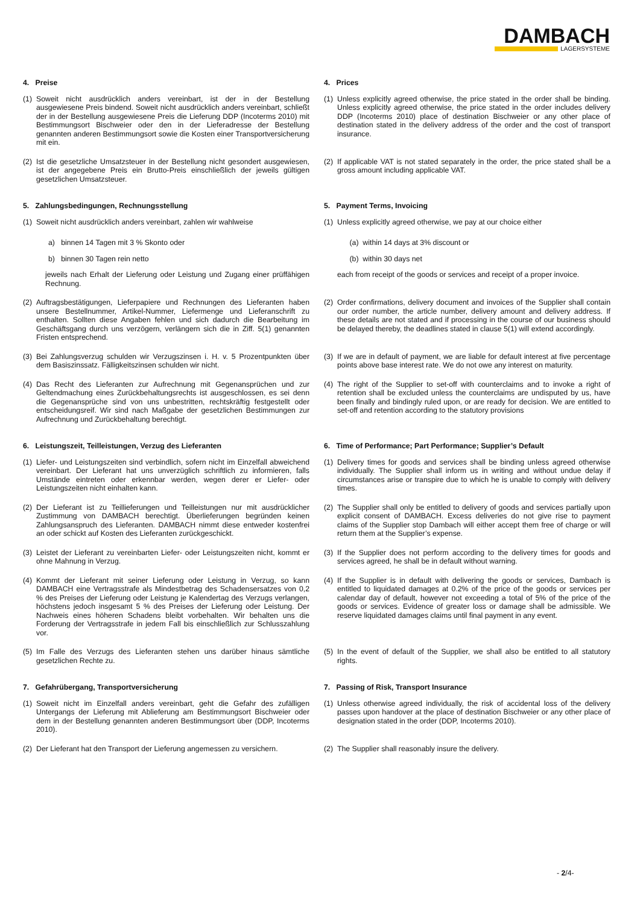DAMBACH
LAGERSYSTEME
4. Preise 4. Prices
(1) Soweit nicht ausdrücklich anders vereinbart, ist der in der Bestellung ausgewiesene Preis bindend. Soweit nicht ausdrücklich anders vereinbart, schließt der in der Bestellung ausgewiesene Preis die Lieferung DDP (Incoterms 2010) mit Bestimmungsort Bischweier oder den in der Lieferadresse der Bestellung genannten anderen Bestimmungsort sowie die Kosten einer Transportversicherung mit ein.
(1) Unless explicitly agreed otherwise, the price stated in the order shall be binding. Unless explicitly agreed otherwise, the price stated in the order includes delivery DDP (Incoterms 2010) place of destination Bischweier or any other place of destination stated in the delivery address of the order and the cost of transport insurance.
(2) Ist die gesetzliche Umsatzsteuer in der Bestellung nicht gesondert ausgewiesen, ist der angegebene Preis ein Brutto-Preis einschließlich der jeweils gültigen gesetzlichen Umsatzsteuer.
(2) If applicable VAT is not stated separately in the order, the price stated shall be a gross amount including applicable VAT.
5. Zahlungsbedingungen, Rechnungsstellung 5. Payment Terms, Invoicing
(1) Soweit nicht ausdrücklich anders vereinbart, zahlen wir wahlweise
(1) Unless explicitly agreed otherwise, we pay at our choice either
a) binnen 14 Tagen mit 3 % Skonto oder (a) within 14 days at 3% discount or
b) binnen 30 Tagen rein netto (b) within 30 days net
jeweils nach Erhalt der Lieferung oder Leistung und Zugang einer prüffähigen Rechnung.
each from receipt of the goods or services and receipt of a proper invoice.
(2) Auftragsbestätigungen, Lieferpapiere und Rechnungen des Lieferanten haben unsere Bestellnummer, Artikel-Nummer, Liefermenge und Lieferanschrift zu enthalten. Sollten diese Angaben fehlen und sich dadurch die Bearbeitung im Geschäftsgang durch uns verzögern, verlängern sich die in Ziff. 5(1) genannten Fristen entsprechend.
(2) Order confirmations, delivery document and invoices of the Supplier shall contain our order number, the article number, delivery amount and delivery address. If these details are not stated and if processing in the course of our business should be delayed thereby, the deadlines stated in clause 5(1) will extend accordingly.
(3) Bei Zahlungsverzug schulden wir Verzugszinsen i. H. v. 5 Prozentpunkten über dem Basiszinssatz. Fälligkeitszinsen schulden wir nicht.
(3) If we are in default of payment, we are liable for default interest at five percentage points above base interest rate. We do not owe any interest on maturity.
(4) Das Recht des Lieferanten zur Aufrechnung mit Gegenansprüchen und zur Geltendmachung eines Zurückbehaltungsrechts ist ausgeschlossen, es sei denn die Gegenansprüche sind von uns unbestritten, rechtskräftig festgestellt oder entscheidungsreif. Wir sind nach Maßgabe der gesetzlichen Bestimmungen zur Aufrechnung und Zurückbehaltung berechtigt.
(4) The right of the Supplier to set-off with counterclaims and to invoke a right of retention shall be excluded unless the counterclaims are undisputed by us, have been finally and bindingly ruled upon, or are ready for decision. We are entitled to set-off and retention according to the statutory provisions
6. Leistungszeit, Teilleistungen, Verzug des Lieferanten 6. Time of Performance; Part Performance; Supplier’s Default
(1) Liefer- und Leistungszeiten sind verbindlich, sofern nicht im Einzelfall abweichend vereinbart. Der Lieferant hat uns unverzüglich schriftlich zu informieren, falls Umstände eintreten oder erkennbar werden, wegen derer er Liefer- oder Leistungszeiten nicht einhalten kann.
(1) Delivery times for goods and services shall be binding unless agreed otherwise individually. The Supplier shall inform us in writing and without undue delay if circumstances arise or transpire due to which he is unable to comply with delivery times.
(2) Der Lieferant ist zu Teillieferungen und Teilleistungen nur mit ausdrücklicher Zustimmung von DAMBACH berechtigt. Überlieferungen begründen keinen Zahlungsanspruch des Lieferanten. DAMBACH nimmt diese entweder kostenfrei an oder schickt auf Kosten des Lieferanten zurückgeschickt.
(2) The Supplier shall only be entitled to delivery of goods and services partially upon explicit consent of DAMBACH. Excess deliveries do not give rise to payment claims of the Supplier stop Dambach will either accept them free of charge or will return them at the Supplier’s expense.
(3) Leistet der Lieferant zu vereinbarten Liefer- oder Leistungszeiten nicht, kommt er ohne Mahnung in Verzug.
(3) If the Supplier does not perform according to the delivery times for goods and services agreed, he shall be in default without warning.
(4) Kommt der Lieferant mit seiner Lieferung oder Leistung in Verzug, so kann DAMBACH eine Vertragsstrafe als Mindestbetrag des Schadensersatzes von 0,2 % des Preises der Lieferung oder Leistung je Kalendertag des Verzugs verlangen, höchstens jedoch insgesamt 5 % des Preises der Lieferung oder Leistung. Der Nachweis eines höheren Schadens bleibt vorbehalten. Wir behalten uns die Forderung der Vertragsstrafe in jedem Fall bis einschließlich zur Schlusszahlung vor.
(4) If the Supplier is in default with delivering the goods or services, Dambach is entitled to liquidated damages at 0.2% of the price of the goods or services per calendar day of default, however not exceeding a total of 5% of the price of the goods or services. Evidence of greater loss or damage shall be admissible. We reserve liquidated damages claims until final payment in any event.
(5) Im Falle des Verzugs des Lieferanten stehen uns darüber hinaus sämtliche gesetzlichen Rechte zu.
(5) In the event of default of the Supplier, we shall also be entitled to all statutory rights.
7. Gefahrübergang, Transportversicherung 7. Passing of Risk, Transport Insurance
(1) Soweit nicht im Einzelfall anders vereinbart, geht die Gefahr des zufälligen Untergangs der Lieferung mit Ablieferung am Bestimmungsort Bischweier oder dem in der Bestellung genannten anderen Bestimmungsort über (DDP, Incoterms 2010).
(1) Unless otherwise agreed individually, the risk of accidental loss of the delivery passes upon handover at the place of destination Bischweier or any other place of designation stated in the order (DDP, Incoterms 2010).
(2) Der Lieferant hat den Transport der Lieferung angemessen zu versichern.
(2) The Supplier shall reasonably insure the delivery.
- 2/4-